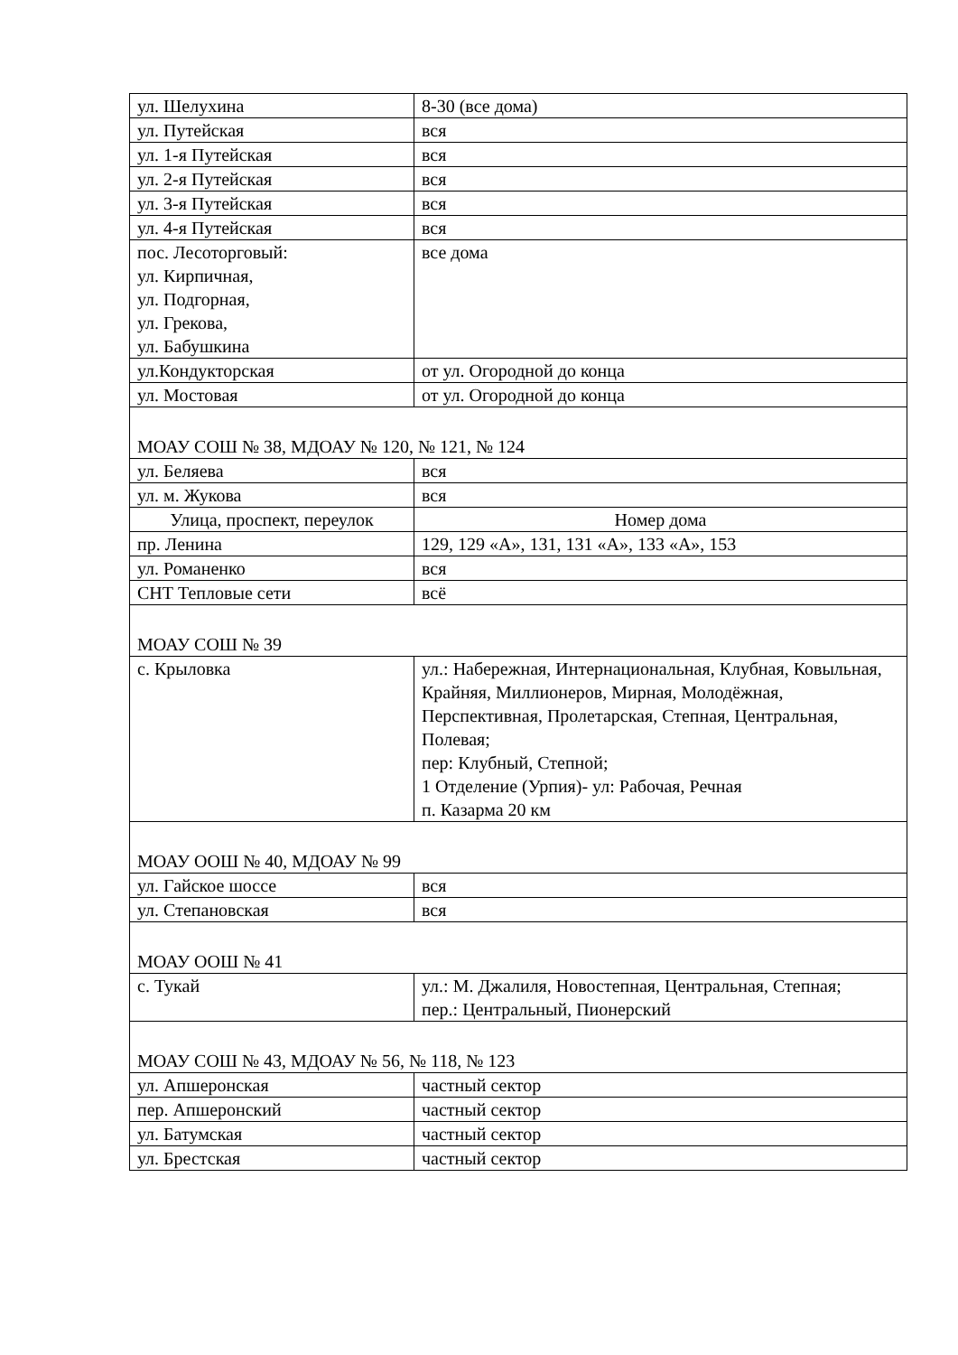| ул. Шелухина | 8-30 (все дома) |
| ул. Путейская | вся |
| ул. 1-я Путейская | вся |
| ул. 2-я Путейская | вся |
| ул. 3-я Путейская | вся |
| ул. 4-я Путейская | вся |
| пос. Лесоторговый: ул. Кирпичная, ул. Подгорная, ул. Грекова, ул. Бабушкина | все дома |
| ул.Кондукторская | от ул. Огородной до конца |
| ул. Мостовая | от ул. Огородной до конца |
| МОАУ СОШ № 38, МДОАУ № 120, № 121, № 124 | |
| ул. Беляева | вся |
| ул. м. Жукова | вся |
| Улица, проспект, переулок | Номер дома |
| пр. Ленина | 129, 129 «А», 131, 131 «А», 133 «А», 153 |
| ул. Романенко | вся |
| СНТ Тепловые сети | всё |
| МОАУ СОШ № 39 | |
| с. Крыловка | ул.: Набережная, Интернациональная, Клубная, Ковыльная, Крайняя, Миллионеров, Мирная, Молодёжная, Перспективная, Пролетарская, Степная, Центральная, Полевая; пер: Клубный, Степной; 1 Отделение (Урпия)- ул: Рабочая, Речная п. Казарма 20 км |
| МОАУ ООШ № 40, МДОАУ № 99 | |
| ул. Гайское шоссе | вся |
| ул. Степановская | вся |
| МОАУ ООШ № 41 | |
| с. Тукай | ул.: М. Джалиля, Новостепная, Центральная, Степная; пер.: Центральный, Пионерский |
| МОАУ СОШ № 43, МДОАУ № 56, № 118, № 123 | |
| ул. Апшеронская | частный сектор |
| пер. Апшеронский | частный сектор |
| ул. Батумская | частный сектор |
| ул. Брестская | частный сектор |